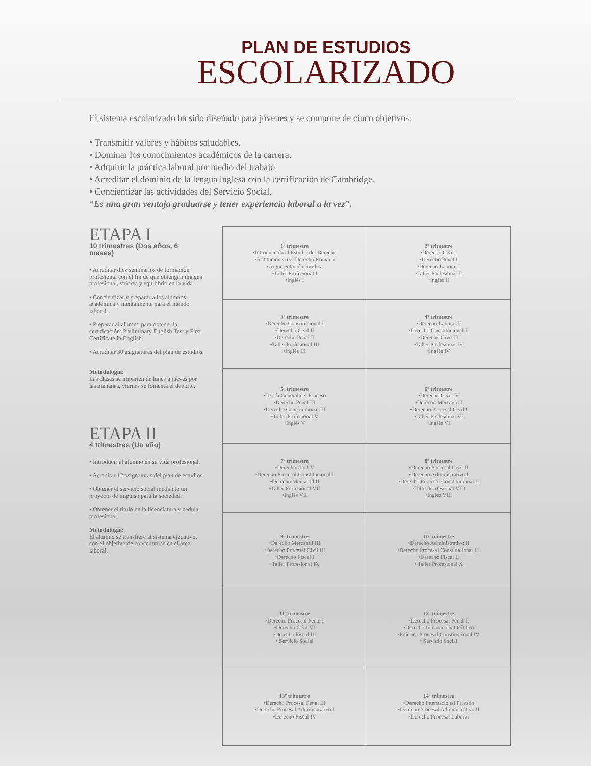PLAN DE ESTUDIOS
ESCOLARIZADO
El sistema escolarizado ha sido diseñado para jóvenes y se compone de cinco objetivos:
• Transmitir valores y hábitos saludables.
• Dominar los conocimientos académicos de la carrera.
• Adquirir la práctica laboral por medio del trabajo.
• Acreditar el dominio de la lengua inglesa con la certificación de Cambridge.
• Concientizar las actividades del Servicio Social.
“Es una gran ventaja graduarse y tener experiencia laboral a la vez”.
ETAPA I
10 trimestres (Dos años, 6 meses)
• Acreditar diez seminarios de formación profesional con el fin de que obtengan imagen profesional, valores y equilibrio en la vida.
• Concientizar y preparar a los alumnos académica y mentalmente para el mundo laboral.
• Preparar al alumno para obtener la certificación: Preliminary English Test y First Certificate in English.
• Acreditar 30 asignaturas del plan de estudios.
Metodología:
Las clases se imparten de lunes a jueves por las mañanas, viernes se fomenta el deporte.
ETAPA II
4 trimestres (Un año)
• Introducir al alumno en su vida profesional.
• Acreditar 12 asignaturas del plan de estudios.
• Obtener el servicio social mediante un proyecto de impulso para la sociedad.
• Obtener el título de la licenciatura y cédula profesional.
Metodología:
El alumno se transfiere al sistema ejecutivo, con el objetivo de concentrarse en el área laboral.
| 1º trimestre •Introducción al Estudio del Derecho •Instituciones del Derecho Romano •Argumentación Jurídica •Taller Profesional I •Inglés I | 2º trimestre •Derecho Civil I •Derecho Penal I •Derecho Laboral I •Taller Profesional II •Inglés II |
| 3º trimestre •Derecho Constitucional I •Derecho Civil II •Derecho Penal II •Taller Profesional III •Inglés III | 4º trimestre •Derecho Laboral II •Derecho Constitucional II •Derecho Civil III •Taller Profesional IV •Inglés IV |
| 5º trimestre •Teoría General del Proceso •Derecho Penal III •Derecho Constitucional III •Taller Profesional V •Inglés V | 6º trimestre •Derecho Civil IV •Derecho Mercantil I •Derecho Procesal Civil I •Taller Profesional VI •Inglés VI |
| 7º trimestre •Derecho Civil V •Derecho Procesal Constitucional I •Derecho Mercantil II •Taller Profesional VII •Inglés VII | 8º trimestre •Derecho Procesal Civil II •Derecho Administrativo I •Derecho Procesal Constitucional II •Taller Profesional VIII •Inglés VIII |
| 9º trimestre •Derecho Mercantil III •Derecho Procesal Civil III •Derecho Fiscal I •Taller Profesional IX | 10º trimestre •Derecho Administrativo II •Derecho Procesal Constitucional III •Derecho Fiscal II • Taller Profesional X |
| 11º trimestre •Derecho Procesal Penal I •Derecho Civil VI •Derecho Fiscal III • Servicio Social | 12º trimestre •Derecho Procesal Penal II •Derecho Internacional Público •Práctica Procesal Constitucional IV • Servicio Social |
| 13º trimestre •Derecho Procesal Penal III •Derecho Procesal Administrativo I •Derecho Fiscal IV | 14º trimestre •Derecho Internacional Privado •Derecho Procesal Administrativo II •Derecho Procesal Laboral |